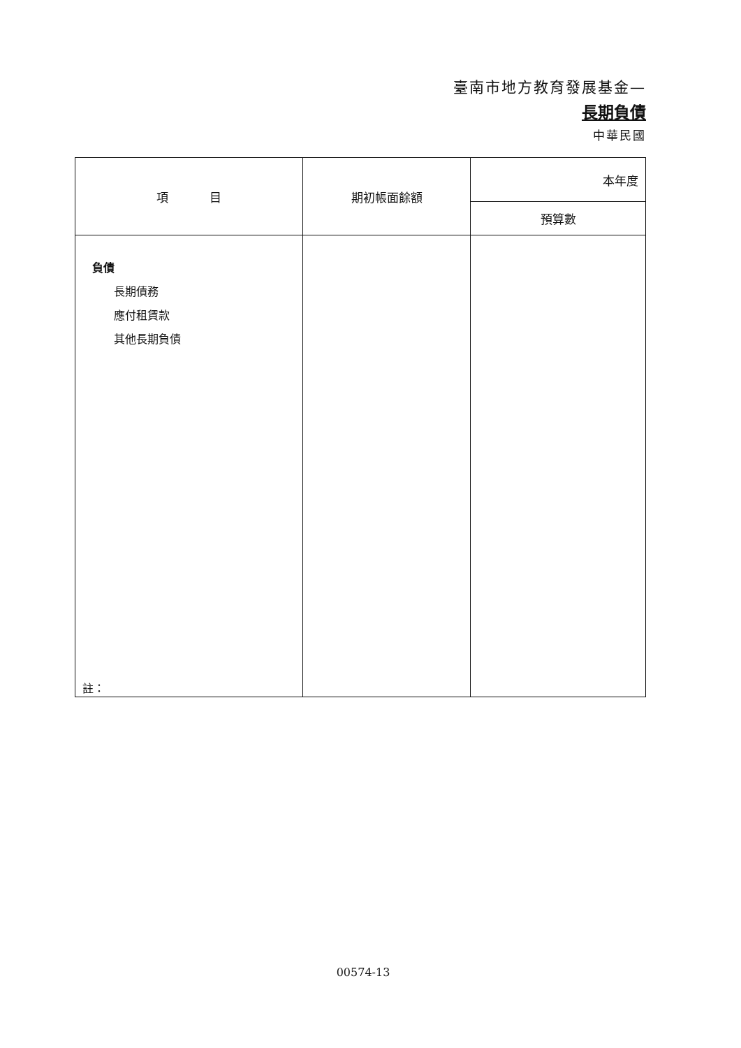臺南市地方教育發展基金—
長期負債
中華民國
| 項 目 | 期初帳面餘額 | 本年度 |
| --- | --- | --- |
| | | 預算數 |
| 負債 長期債務 應付租賃款 其他長期負債 | | |
註：
00574-13